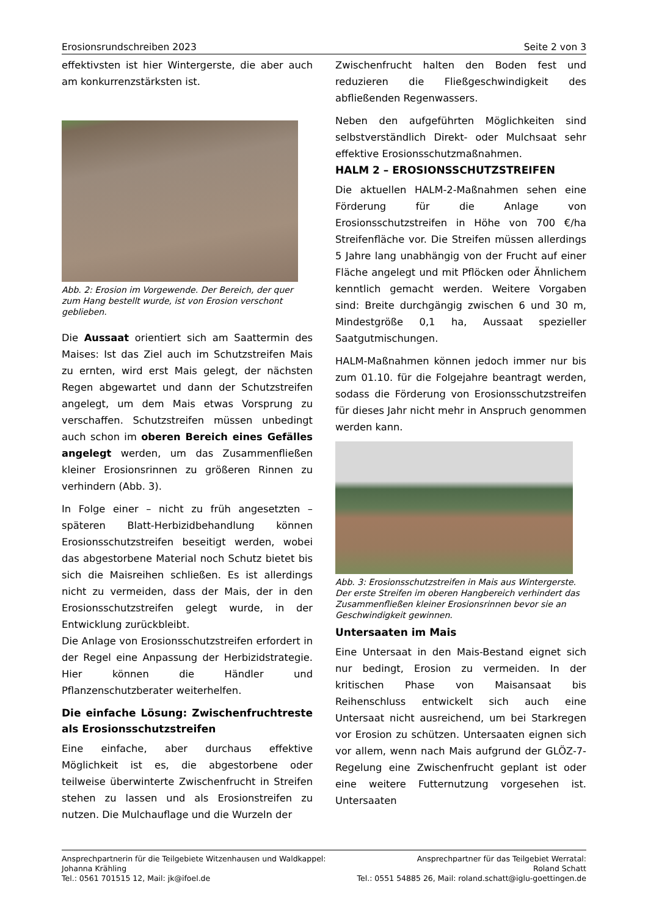Erosionsrundschreiben 2023 Seite 2 von 3
effektivsten ist hier Wintergerste, die aber auch am konkurrenzstärksten ist.
Abb. 2: Erosion im Vorgewende. Der Bereich, der quer zum Hang bestellt wurde, ist von Erosion verschont geblieben.
Die Aussaat orientiert sich am Saattermin des Maises: Ist das Ziel auch im Schutzstreifen Mais zu ernten, wird erst Mais gelegt, der nächsten Regen abgewartet und dann der Schutzstreifen angelegt, um dem Mais etwas Vorsprung zu verschaffen. Schutzstreifen müssen unbedingt auch schon im oberen Bereich eines Gefälles angelegt werden, um das Zusammenfließen kleiner Erosionsrinnen zu größeren Rinnen zu verhindern (Abb. 3).
In Folge einer – nicht zu früh angesetzten – späteren Blatt-Herbizidbehandlung können Erosionsschutzstreifen beseitigt werden, wobei das abgestorbene Material noch Schutz bietet bis sich die Maisreihen schließen. Es ist allerdings nicht zu vermeiden, dass der Mais, der in den Erosionsschutzstreifen gelegt wurde, in der Entwicklung zurückbleibt.
Die Anlage von Erosionsschutzstreifen erfordert in der Regel eine Anpassung der Herbizidstrategie. Hier können die Händler und Pflanzenschutzberater weiterhelfen.
Die einfache Lösung: Zwischenfruchtreste als Erosionsschutzstreifen
Eine einfache, aber durchaus effektive Möglichkeit ist es, die abgestorbene oder teilweise überwinterte Zwischenfrucht in Streifen stehen zu lassen und als Erosionstreifen zu nutzen. Die Mulchauflage und die Wurzeln der
Zwischenfrucht halten den Boden fest und reduzieren die Fließgeschwindigkeit des abfließenden Regenwassers.
Neben den aufgeführten Möglichkeiten sind selbstverständlich Direkt- oder Mulchsaat sehr effektive Erosionsschutzmaßnahmen.
HALM 2 – EROSIONSSCHUTZSTREIFEN
Die aktuellen HALM-2-Maßnahmen sehen eine Förderung für die Anlage von Erosionsschutzstreifen in Höhe von 700 €/ha Streifenfläche vor. Die Streifen müssen allerdings 5 Jahre lang unabhängig von der Frucht auf einer Fläche angelegt und mit Pflöcken oder Ähnlichem kenntlich gemacht werden. Weitere Vorgaben sind: Breite durchgängig zwischen 6 und 30 m, Mindestgröße 0,1 ha, Aussaat spezieller Saatgutmischungen.
HALM-Maßnahmen können jedoch immer nur bis zum 01.10. für die Folgejahre beantragt werden, sodass die Förderung von Erosionsschutzstreifen für dieses Jahr nicht mehr in Anspruch genommen werden kann.
Abb. 3: Erosionsschutzstreifen in Mais aus Wintergerste. Der erste Streifen im oberen Hangbereich verhindert das Zusammenfließen kleiner Erosionsrinnen bevor sie an Geschwindigkeit gewinnen.
Untersaaten im Mais
Eine Untersaat in den Mais-Bestand eignet sich nur bedingt, Erosion zu vermeiden. In der kritischen Phase von Maisansaat bis Reihenschluss entwickelt sich auch eine Untersaat nicht ausreichend, um bei Starkregen vor Erosion zu schützen. Untersaaten eignen sich vor allem, wenn nach Mais aufgrund der GLÖZ-7-Regelung eine Zwischenfrucht geplant ist oder eine weitere Futternutzung vorgesehen ist. Untersaaten
Ansprechpartnerin für die Teilgebiete Witzenhausen und Waldkappel:
Johanna Krähling
Tel.: 0561 701515 12, Mail: jk@ifoel.de
Ansprechpartner für das Teilgebiet Werratal:
Roland Schatt
Tel.: 0551 54885 26, Mail: roland.schatt@iglu-goettingen.de